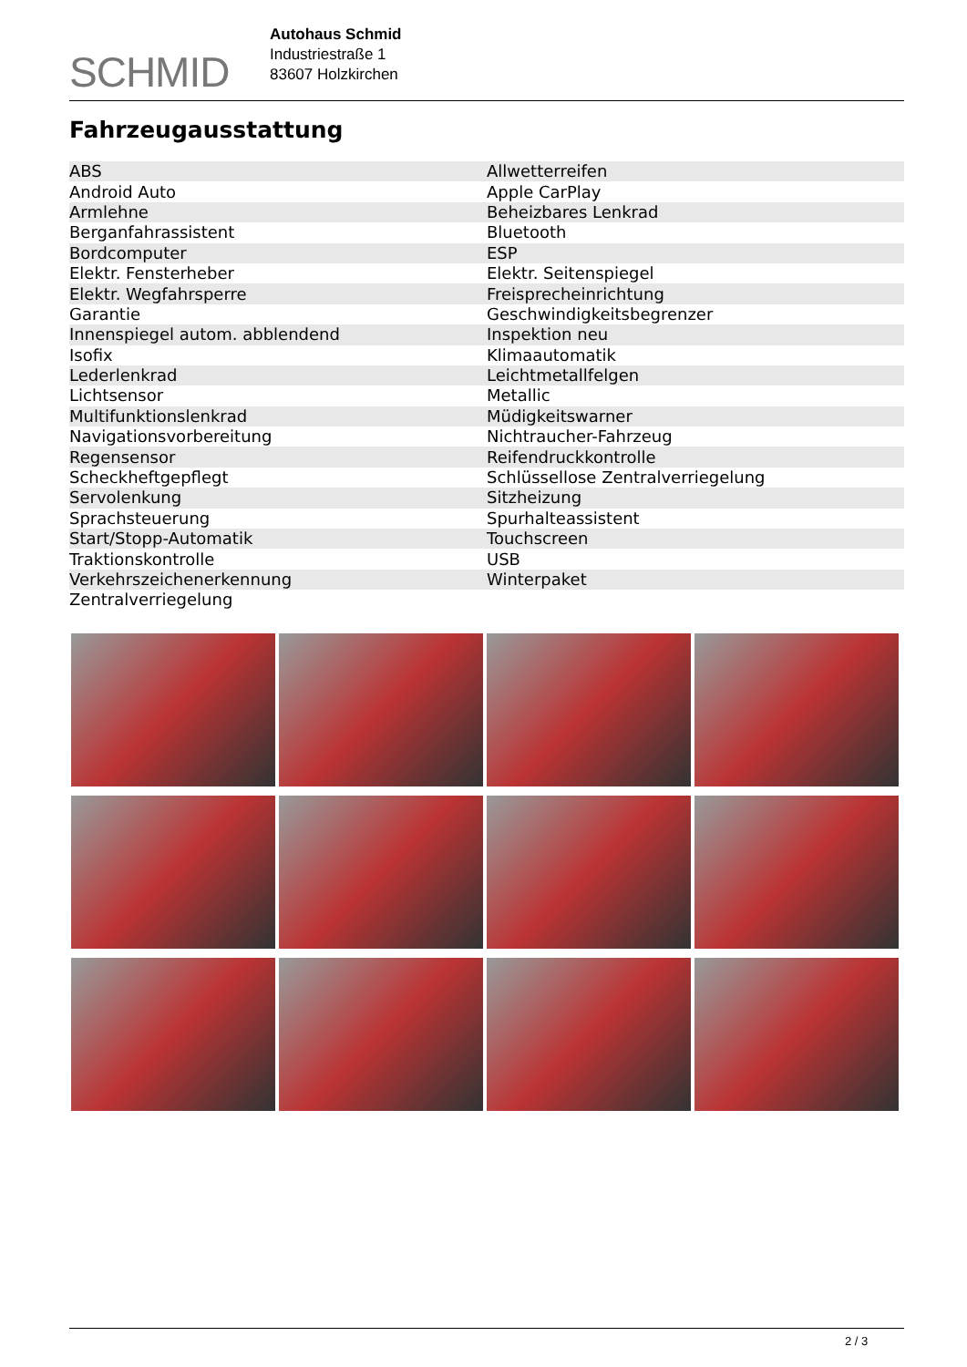SCHMID
Autohaus Schmid
Industriestraße 1
83607 Holzkirchen
Fahrzeugausstattung
| ABS | Allwetterreifen |
| Android Auto | Apple CarPlay |
| Armlehne | Beheizbares Lenkrad |
| Berganfahrassistent | Bluetooth |
| Bordcomputer | ESP |
| Elektr. Fensterheber | Elektr. Seitenspiegel |
| Elektr. Wegfahrsperre | Freisprecheinrichtung |
| Garantie | Geschwindigkeitsbegrenzer |
| Innenspiegel autom. abblendend | Inspektion neu |
| Isofix | Klimaautomatik |
| Lederlenkrad | Leichtmetallfelgen |
| Lichtsensor | Metallic |
| Multifunktionslenkrad | Müdigkeitswarner |
| Navigationsvorbereitung | Nichtraucher-Fahrzeug |
| Regensensor | Reifendruckkontrolle |
| Scheckheftgepflegt | Schlüssellose Zentralverriegelung |
| Servolenkung | Sitzheizung |
| Sprachsteuerung | Spurhalteassistent |
| Start/Stopp-Automatik | Touchscreen |
| Traktionskontrolle | USB |
| Verkehrszeichenerkennung | Winterpaket |
| Zentralverriegelung | |
2 / 3